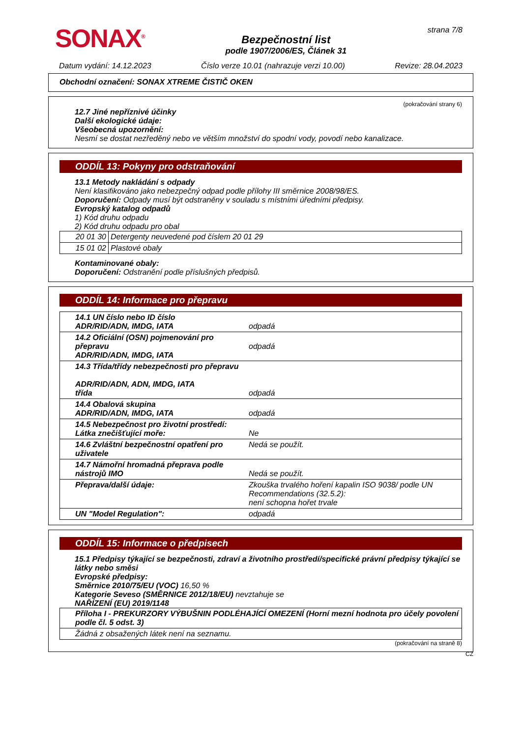SONAX<sup>®</sup>
Bezpečnostní list
podle 1907/2006/ES, Článek 31
strana 7/8
Datum vydání: 14.12.2023 Číslo verze 10.01 (nahrazuje verzi 10.00) Revize: 28.04.2023
Obchodní označení: SONAX XTREME ČISTIČ OKEN
(pokračování strany 6)
12.7 Jiné nepříznivé účinky
Další ekologické údaje:
Všeobecná upozornění:
Nesmí se dostat nezředěný nebo ve větším množství do spodní vody, povodí nebo kanalizace.
ODDÍL 13: Pokyny pro odstraňování
13.1 Metody nakládání s odpady
Není klasifikováno jako nebezpečný odpad podle přílohy III směrnice 2008/98/ES.
Doporučení: Odpady musí být odstraněny v souladu s místními úředními předpisy.
Evropský katalog odpadů
1) Kód druhu odpadu
2) Kód druhu odpadu pro obal
| 20 01 30 | Detergenty neuvedené pod číslem 20 01 29 |
| 15 01 02 | Plastové obaly |
Kontaminované obaly:
Doporučení: Odstranění podle příslušných předpisů.
ODDÍL 14: Informace pro přepravu
| 14.1 UN číslo nebo ID číslo ADR/RID/ADN, IMDG, IATA | odpadá |
| 14.2 Oficiální (OSN) pojmenování pro přepravu ADR/RID/ADN, IMDG, IATA | odpadá |
| 14.3 Třída/třídy nebezpečnosti pro přepravu ADR/RID/ADN, ADN, IMDG, IATA třída | odpadá |
| 14.4 Obalová skupina ADR/RID/ADN, IMDG, IATA | odpadá |
| 14.5 Nebezpečnost pro životní prostředí: Látka znečišťující moře: | Ne |
| 14.6 Zvláštní bezpečnostní opatření pro uživatele | Nedá se použít. |
| 14.7 Námořní hromadná přeprava podle nástrojů IMO | Nedá se použít. |
| Přeprava/další údaje: | Zkouška trvalého hoření kapalin ISO 9038/ podle UN Recommendations (32.5.2): není schopna hořet trvale |
| UN "Model Regulation": | odpadá |
ODDÍL 15: Informace o předpisech
15.1 Předpisy týkající se bezpečnosti, zdraví a životního prostředí/specifické právní předpisy týkající se látky nebo směsi
Evropské předpisy:
Směrnice 2010/75/EU (VOC) 16,50 %
Kategorie Seveso (SMĚRNICE 2012/18/EU) nevztahuje se
NAŘÍZENÍ (EU) 2019/1148
| Příloha I - PREKURZORY VÝBUŠNIN PODLÉHAJÍCÍ OMEZENÍ (Horní mezní hodnota pro účely povolení podle čl. 5 odst. 3) |
| Žádná z obsažených látek není na seznamu. |
(pokračování na straně 8)
CZ